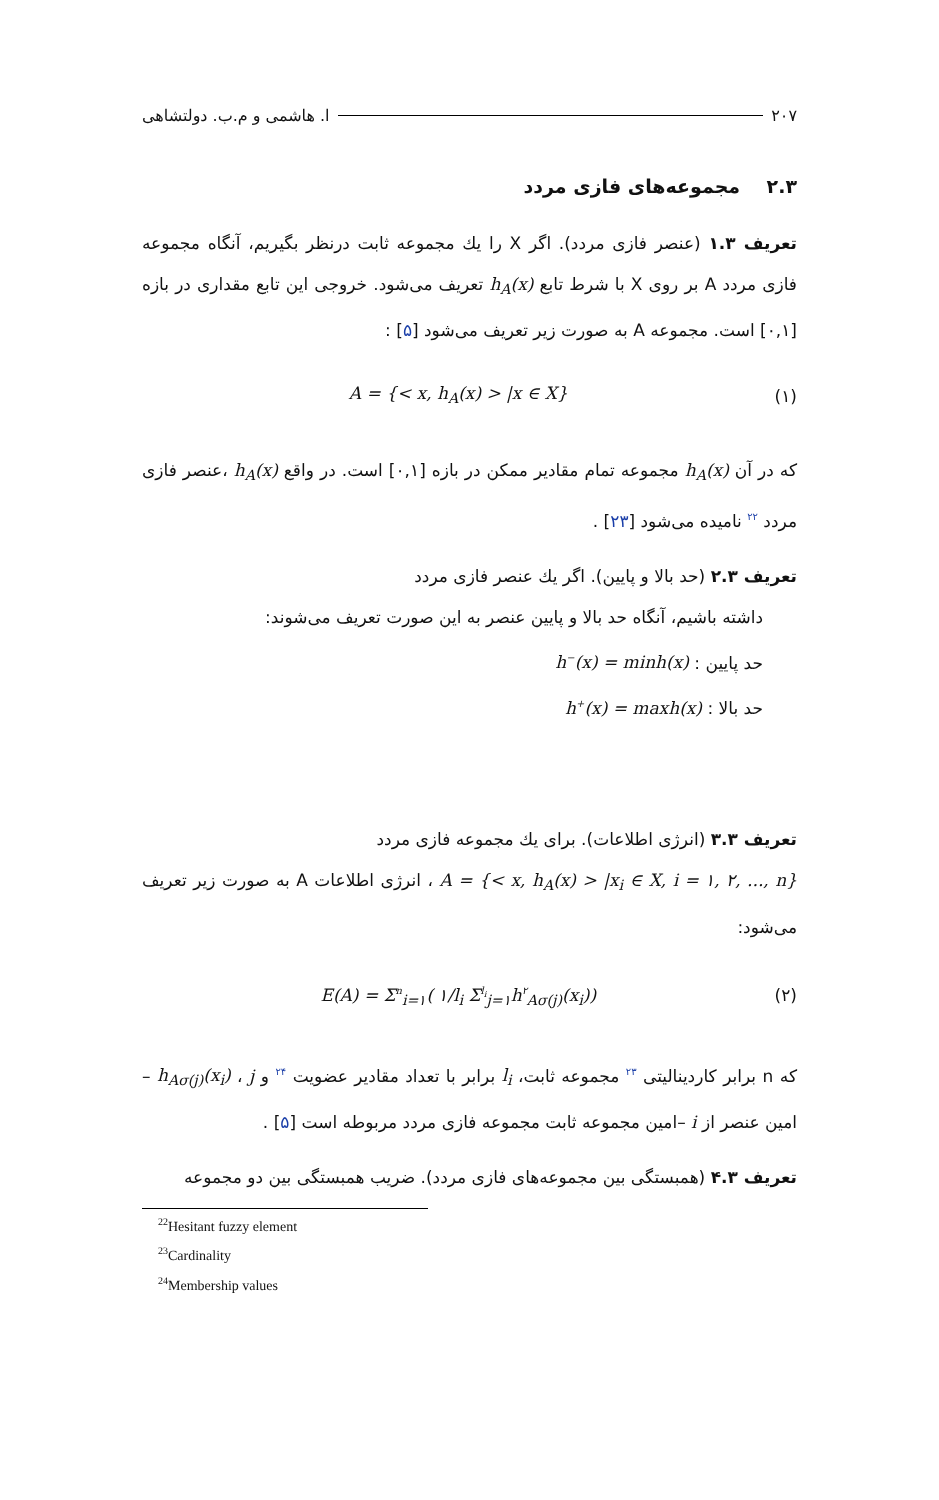۲۰۷ ا. هاشمی و م.ب. دولتشاهی
۲.۳ مجموعه‌های فازی مردد
تعریف ۱.۳ (عنصر فازی مردد). اگر X را یك مجموعه ثابت درنظر بگیریم، آنگاه مجموعه فازی مردد A بر روی X با شرط تابع h<sub>A</sub>(x) تعریف می‌شود. خروجی این تابع مقداری در بازه [۰,۱] است. مجموعه A به صورت زیر تعریف می‌شود [۵] :
(۱) A = {< x, h<sub>A</sub>(x) > |x ∈ X}
که در آن h<sub>A</sub>(x) مجموعه تمام مقادیر ممکن در بازه [۰,۱] است. در واقع h<sub>A</sub>(x) ،عنصر فازی مردد <sup>۲۲</sup> نامیده می‌شود [۲۳] .
تعریف ۲.۳ (حد بالا و پایین). اگر یك عنصر فازی مردد
داشته باشیم، آنگاه حد بالا و پایین عنصر به این صورت تعریف می‌شوند:
حد پایین : h<sup>−</sup>(x) = minh(x)
حد بالا : h<sup>+</sup>(x) = maxh(x)
تعریف ۳.۳ (انرژی اطلاعات). برای یك مجموعه فازی مردد
A = {< x, h<sub>A</sub>(x) > |x<sub>i</sub> ∈ X, i = ۱, ۲, ..., n} ، انرژی اطلاعات A به صورت زیر تعریف می‌شود:
(۲) E(A) = Σ<sup>n</sup><sub>i=۱</sub>( ۱/l<sub>i</sub> Σ<sup>l<sub>i</sub></sup><sub>j=۱</sub>h<sup>۲</sup><sub>Aσ(j)</sub>(x<sub>i</sub>))
که n برابر کاردینالیتی <sup>۲۳</sup> مجموعه ثابت، l<sub>i</sub> برابر با تعداد مقادیر عضویت <sup>۲۴</sup> و h<sub>Aσ(j)</sub>(x<sub>i</sub>) ، j –امین عنصر از i –امین مجموعه ثابت مجموعه فازی مردد مربوطه است [۵] .
تعریف ۴.۳ (همبستگی بین مجموعه‌های فازی مردد). ضریب همبستگی بین دو مجموعه
<sup>22</sup> Hesitant fuzzy element
<sup>23</sup> Cardinality
<sup>24</sup> Membership values